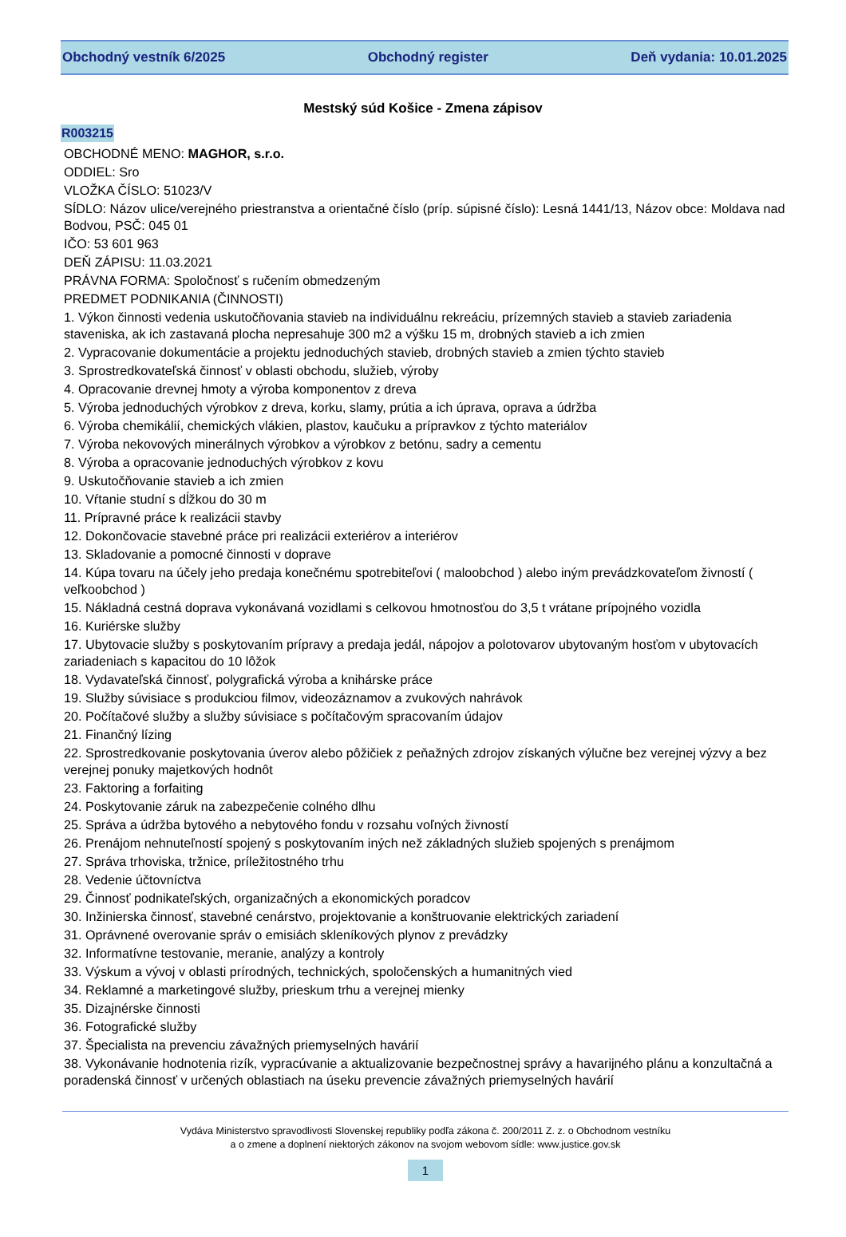Obchodný vestník 6/2025 Obchodný register Deň vydania: 10.01.2025
Mestský súd Košice - Zmena zápisov
R003215
OBCHODNÉ MENO: MAGHOR, s.r.o.
ODDIEL: Sro
VLOŽKA ČÍSLO: 51023/V
SÍDLO: Názov ulice/verejného priestranstva a orientačné číslo (príp. súpisné číslo): Lesná 1441/13, Názov obce: Moldava nad Bodvou, PSČ: 045 01
IČO: 53 601 963
DEŇ ZÁPISU: 11.03.2021
PRÁVNA FORMA: Spoločnosť s ručením obmedzeným
PREDMET PODNIKANIA (ČINNOSTI)
1. Výkon činnosti vedenia uskutočňovania stavieb na individuálnu rekreáciu, prízemných stavieb a stavieb zariadenia staveniska, ak ich zastavaná plocha nepresahuje 300 m2 a výšku 15 m, drobných stavieb a ich zmien
2. Vypracovanie dokumentácie a projektu jednoduchých stavieb, drobných stavieb a zmien týchto stavieb
3. Sprostredkovateľská činnosť v oblasti obchodu, služieb, výroby
4. Opracovanie drevnej hmoty a výroba komponentov z dreva
5. Výroba jednoduchých výrobkov z dreva, korku, slamy, prútia a ich úprava, oprava a údržba
6. Výroba chemikálií, chemických vlákien, plastov, kaučuku a prípravkov z týchto materiálov
7. Výroba nekovových minerálnych výrobkov a výrobkov z betónu, sadry a cementu
8. Výroba a opracovanie jednoduchých výrobkov z kovu
9. Uskutočňovanie stavieb a ich zmien
10. Vŕtanie studní s dĺžkou do 30 m
11. Prípravné práce k realizácii stavby
12. Dokončovacie stavebné práce pri realizácii exteriérov a interiérov
13. Skladovanie a pomocné činnosti v doprave
14. Kúpa tovaru na účely jeho predaja konečnému spotrebiteľovi ( maloobchod ) alebo iným prevádzkovateľom živností ( veľkoobchod )
15. Nákladná cestná doprava vykonávaná vozidlami s celkovou hmotnosťou do 3,5 t vrátane prípojného vozidla
16. Kuriérske služby
17. Ubytovacie služby s poskytovaním prípravy a predaja jedál, nápojov a polotovarov ubytovaným hosťom v ubytovacích zariadeniach s kapacitou do 10 lôžok
18. Vydavateľská činnosť, polygrafická výroba a knihárske práce
19. Služby súvisiace s produkciou filmov, videozáznamov a zvukových nahrávok
20. Počítačové služby a služby súvisiace s počítačovým spracovaním údajov
21. Finančný lízing
22. Sprostredkovanie poskytovania úverov alebo pôžičiek z peňažných zdrojov získaných výlučne bez verejnej výzvy a bez verejnej ponuky majetkových hodnôt
23. Faktoring a forfaiting
24. Poskytovanie záruk na zabezpečenie colného dlhu
25. Správa a údržba bytového a nebytového fondu v rozsahu voľných živností
26. Prenájom nehnuteľností spojený s poskytovaním iných než základných služieb spojených s prenájmom
27. Správa trhoviska, tržnice, príležitostného trhu
28. Vedenie účtovníctva
29. Činnosť podnikateľských, organizačných a ekonomických poradcov
30. Inžinierska činnosť, stavebné cenárstvo, projektovanie a konštruovanie elektrických zariadení
31. Oprávnené overovanie správ o emisiách skleníkových plynov z prevádzky
32. Informatívne testovanie, meranie, analýzy a kontroly
33. Výskum a vývoj v oblasti prírodných, technických, spoločenských a humanitných vied
34. Reklamné a marketingové služby, prieskum trhu a verejnej mienky
35. Dizajnérske činnosti
36. Fotografické služby
37. Špecialista na prevenciu závažných priemyselných havárií
38. Vykonávanie hodnotenia rizík, vypracúvanie a aktualizovanie bezpečnostnej správy a havarijného plánu a konzultačná a poradenská činnosť v určených oblastiach na úseku prevencie závažných priemyselných havárií
Vydáva Ministerstvo spravodlivosti Slovenskej republiky podľa zákona č. 200/2011 Z. z. o Obchodnom vestníku
a o zmene a doplnení niektorých zákonov na svojom webovom sídle: www.justice.gov.sk
1